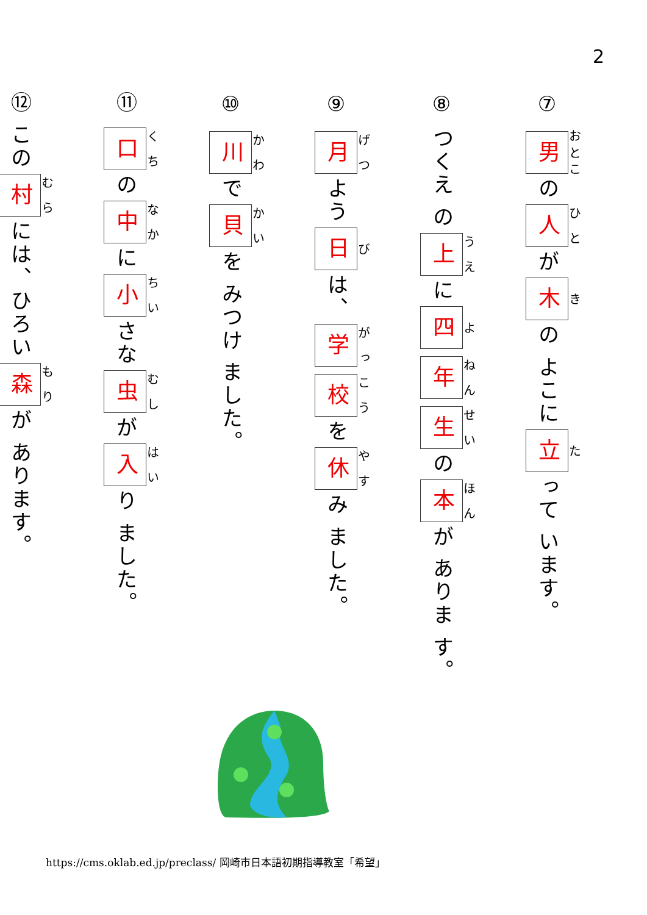2
⑦ 男 の 人 が 木 の よこに 立 って います。
⑧ つくえ の 上 に 四 年 生 の 本 が ありま す。
⑨ 月 よう 日 は、 学 校 を 休 み ました。
⑩ 川 で 貝 を みつけ ました。
⑪ 口 の 中 に 小 さな 虫 が 入 り ました。
⑫ この 村 には、ひろい 森 が あります。
https://cms.oklab.ed.jp/preclass/ 岡崎市日本語初期指導教室「希望」